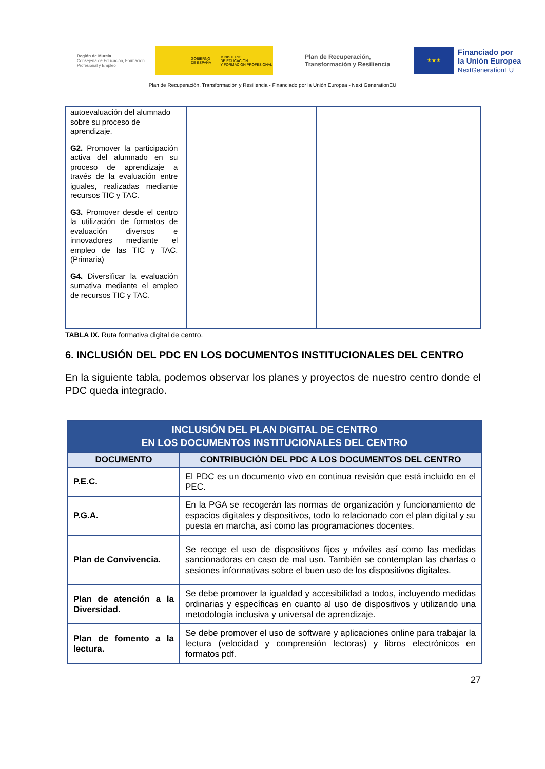Región de Murcia
Consejería de Educación, Formación Profesional y Empleo
GOBIERNO
DE ESPAÑA MINISTERIO
DE EDUCACIÓN
Y FORMACIÓN PROFESIONAL
Plan de Recuperación, Transformación y Resiliencia
★★★
Financiado por
la Unión Europea
NextGenerationEU
Plan de Recuperación, Transformación y Resiliencia - Financiado por la Unión Europea - Next GenerationEU
| autoevaluación del alumnado sobre su proceso de aprendizaje. G2. Promover la participación activa del alumnado en su proceso de aprendizaje a través de la evaluación entre iguales, realizadas mediante recursos TIC y TAC. G3. Promover desde el centro la utilización de formatos de evaluación diversos e innovadores mediante el empleo de las TIC y TAC. (Primaria) G4. Diversificar la evaluación sumativa mediante el empleo de recursos TIC y TAC. | | |
TABLA IX. Ruta formativa digital de centro.
6. INCLUSIÓN DEL PDC EN LOS DOCUMENTOS INSTITUCIONALES DEL CENTRO
En la siguiente tabla, podemos observar los planes y proyectos de nuestro centro donde el PDC queda integrado.
| INCLUSIÓN DEL PLAN DIGITAL DE CENTRO EN LOS DOCUMENTOS INSTITUCIONALES DEL CENTRO | |
| DOCUMENTO | CONTRIBUCIÓN DEL PDC A LOS DOCUMENTOS DEL CENTRO |
| P.E.C. | El PDC es un documento vivo en continua revisión que está incluido en el PEC. |
| P.G.A. | En la PGA se recogerán las normas de organización y funcionamiento de espacios digitales y dispositivos, todo lo relacionado con el plan digital y su puesta en marcha, así como las programaciones docentes. |
| Plan de Convivencia. | Se recoge el uso de dispositivos fijos y móviles así como las medidas sancionadoras en caso de mal uso. También se contemplan las charlas o sesiones informativas sobre el buen uso de los dispositivos digitales. |
| Plan de atención a la Diversidad. | Se debe promover la igualdad y accesibilidad a todos, incluyendo medidas ordinarias y específicas en cuanto al uso de dispositivos y utilizando una metodología inclusiva y universal de aprendizaje. |
| Plan de fomento a la lectura. | Se debe promover el uso de software y aplicaciones online para trabajar la lectura (velocidad y comprensión lectoras) y libros electrónicos en formatos pdf. |
27